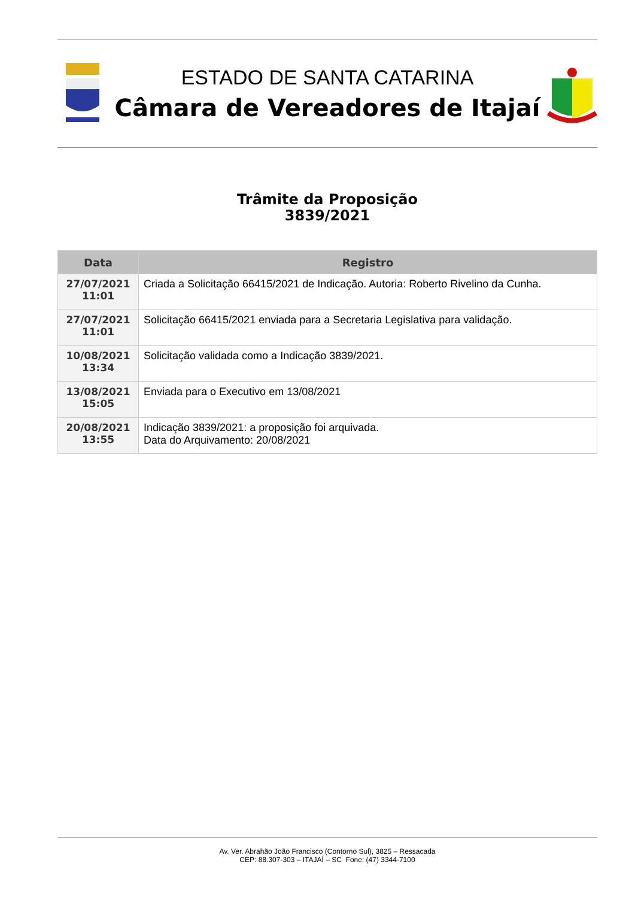ESTADO DE SANTA CATARINA
Câmara de Vereadores de Itajaí
Trâmite da Proposição
3839/2021
| Data | Registro |
| --- | --- |
| 27/07/2021 11:01 | Criada a Solicitação 66415/2021 de Indicação. Autoria: Roberto Rivelino da Cunha. |
| 27/07/2021 11:01 | Solicitação 66415/2021 enviada para a Secretaria Legislativa para validação. |
| 10/08/2021 13:34 | Solicitação validada como a Indicação 3839/2021. |
| 13/08/2021 15:05 | Enviada para o Executivo em 13/08/2021 |
| 20/08/2021 13:55 | Indicação 3839/2021: a proposição foi arquivada. Data do Arquivamento: 20/08/2021 |
Av. Ver. Abrahão João Francisco (Contorno Sul), 3825 – Ressacada
CEP: 88.307-303 – ITAJAÍ – SC Fone: (47) 3344-7100